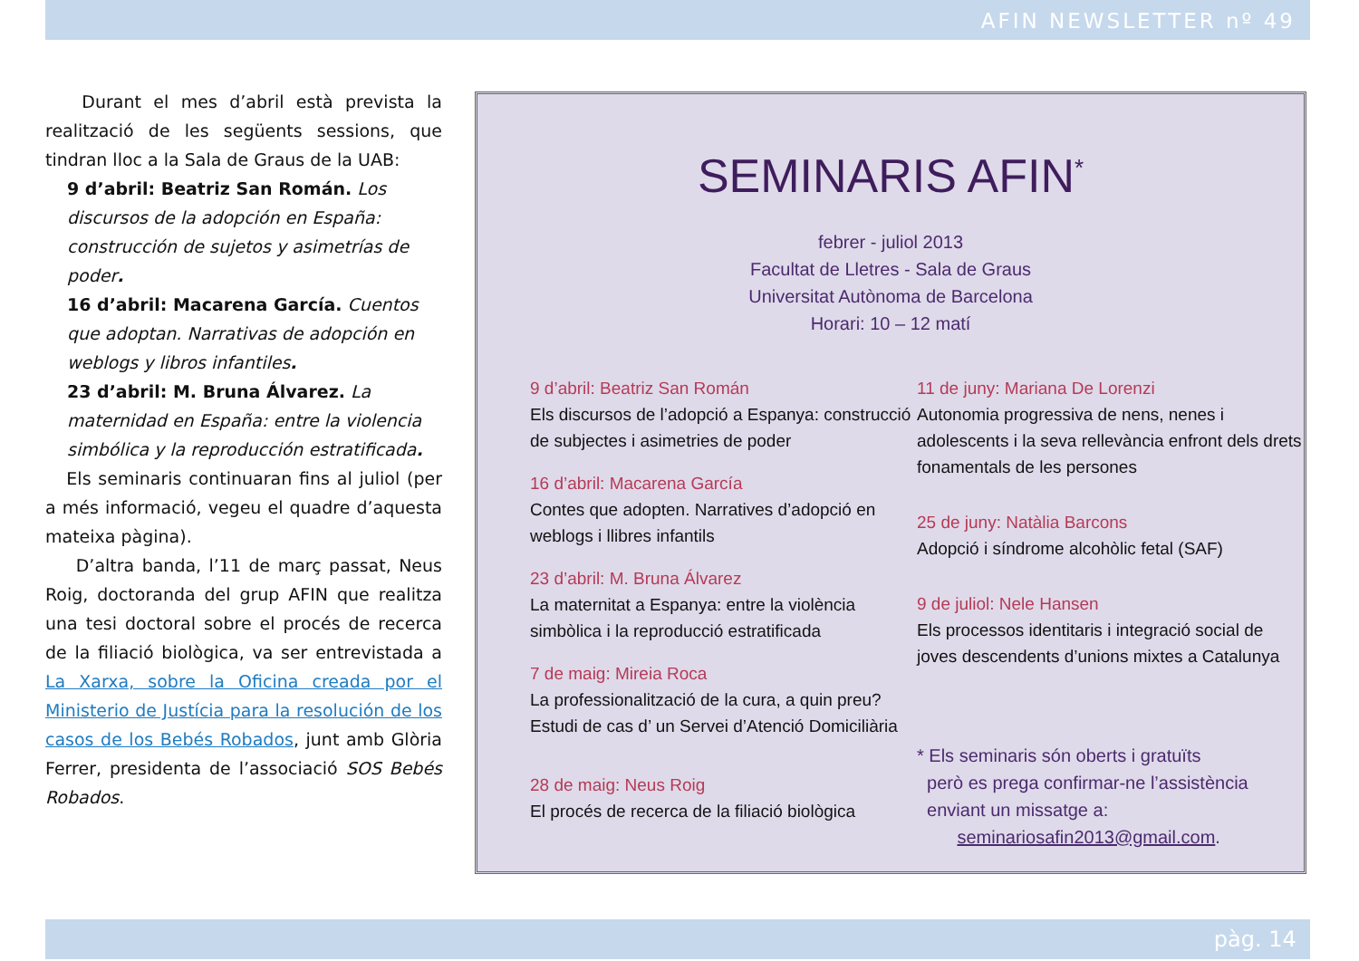AFIN NEWSLETTER nº 49
Durant el mes d’abril està prevista la realització de les següents sessions, que tindran lloc a la Sala de Graus de la UAB:
9 d’abril: Beatriz San Román. Los discursos de la adopción en España: construcción de sujetos y asimetrías de poder.
16 d’abril: Macarena García. Cuentos que adoptan. Narrativas de adopción en weblogs y libros infantiles.
23 d’abril: M. Bruna Álvarez. La maternidad en España: entre la violencia simbólica y la reproducción estratificada.
Els seminaris continuaran fins al juliol (per a més informació, vegeu el quadre d’aquesta mateixa pàgina).
D’altra banda, l’11 de març passat, Neus Roig, doctoranda del grup AFIN que realitza una tesi doctoral sobre el procés de recerca de la filiació biològica, va ser entrevistada a La Xarxa, sobre la Oficina creada por el Ministerio de Justícia para la resolución de los casos de los Bebés Robados, junt amb Glòria Ferrer, presidenta de l’associació SOS Bebés Robados.
SEMINARIS AFIN<sup>*</sup>
febrer - juliol 2013
Facultat de Lletres - Sala de Graus
Universitat Autònoma de Barcelona
Horari: 10 – 12 matí
9 d’abril: Beatriz San Román
Els discursos de l’adopció a Espanya: construcció de subjectes i asimetries de poder
16 d’abril: Macarena García
Contes que adopten. Narratives d’adopció en weblogs i llibres infantils
23 d’abril: M. Bruna Álvarez
La maternitat a Espanya: entre la violència simbòlica i la reproducció estratificada
7 de maig: Mireia Roca
La professionalització de la cura, a quin preu? Estudi de cas d’ un Servei d’Atenció Domiciliària
28 de maig: Neus Roig
El procés de recerca de la filiació biològica
11 de juny: Mariana De Lorenzi
Autonomia progressiva de nens, nenes i adolescents i la seva rellevància enfront dels drets fonamentals de les persones
25 de juny: Natàlia Barcons
Adopció i síndrome alcohòlic fetal (SAF)
9 de juliol: Nele Hansen
Els processos identitaris i integració social de joves descendents d’unions mixtes a Catalunya
* Els seminaris són oberts i gratuïts
però es prega confirmar-ne l’assistència
enviant un missatge a:
seminariosafin2013@gmail.com.
pàg. 14